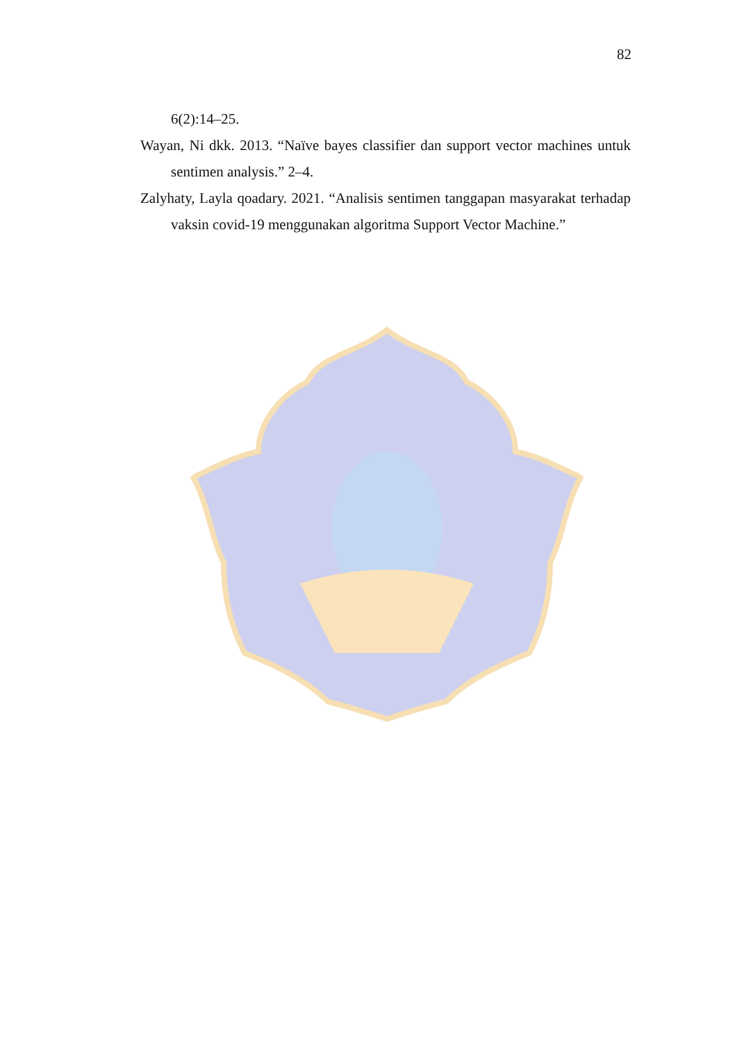82
6(2):14–25.
Wayan, Ni dkk. 2013. “Naïve bayes classifier dan support vector machines untuk sentimen analysis.” 2–4.
Zalyhaty, Layla qoadary. 2021. “Analisis sentimen tanggapan masyarakat terhadap vaksin covid-19 menggunakan algoritma Support Vector Machine.”